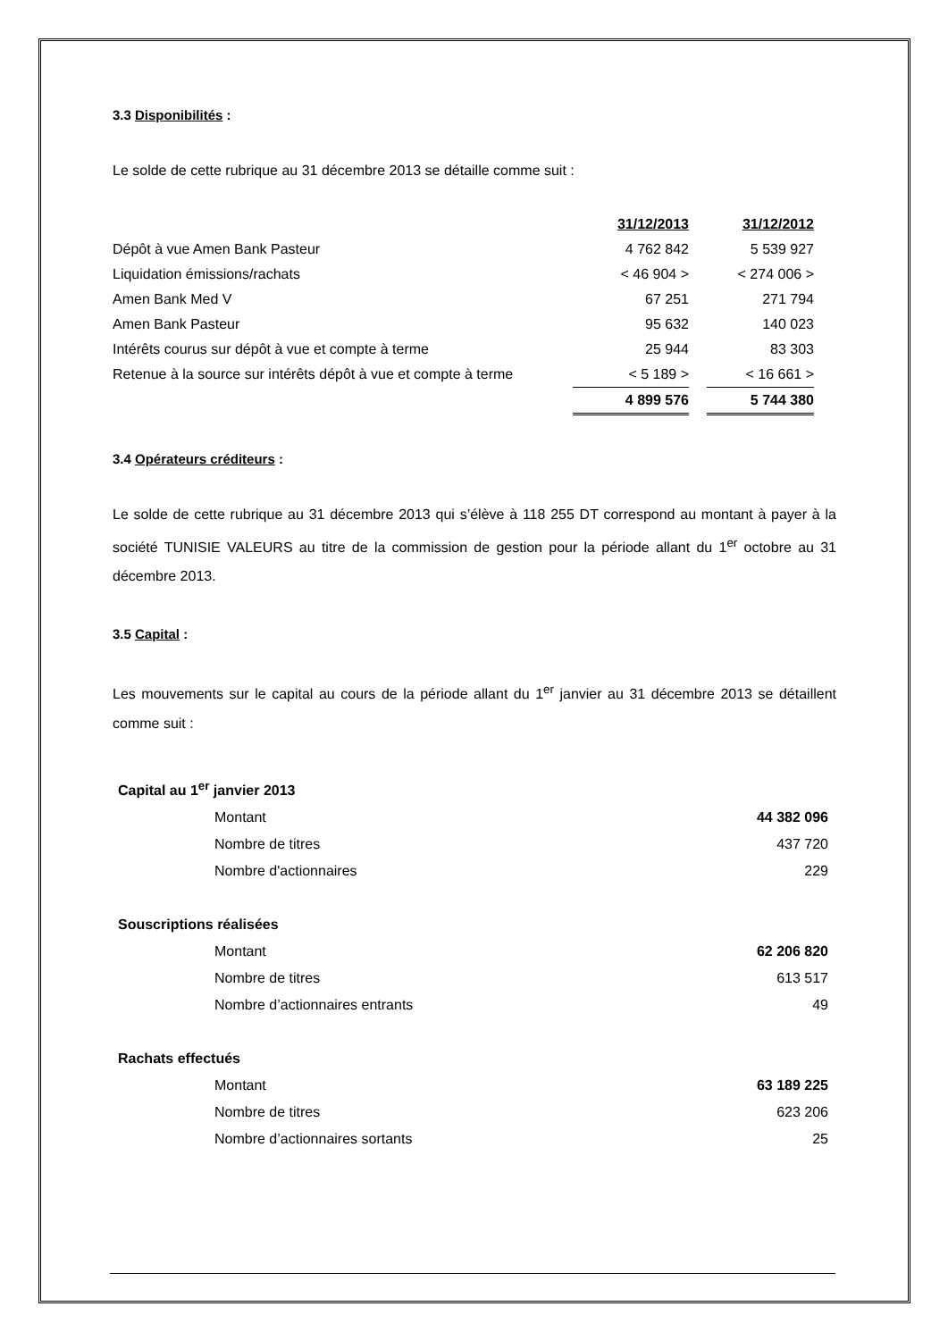3.3 Disponibilités :
Le solde de cette rubrique au 31 décembre 2013 se détaille comme suit :
| | 31/12/2013 | | 31/12/2012 | |
| Dépôt à vue Amen Bank Pasteur | 4 762 842 | | 5 539 927 | |
| Liquidation émissions/rachats | < 46 904 > | | < 274 006 > | |
| Amen Bank Med V | 67 251 | | 271 794 | |
| Amen Bank Pasteur | 95 632 | | 140 023 | |
| Intérêts courus sur dépôt à vue et compte à terme | 25 944 | | 83 303 | |
| Retenue à la source sur intérêts dépôt à vue et compte à terme | < 5 189 > | | < 16 661 > | |
| | 4 899 576 | | 5 744 380 | |
3.4 Opérateurs créditeurs :
Le solde de cette rubrique au 31 décembre 2013 qui s’élève à 118 255 DT correspond au montant à payer à la société TUNISIE VALEURS au titre de la commission de gestion pour la période allant du 1<sup>er</sup> octobre au 31 décembre 2013.
3.5 Capital :
Les mouvements sur le capital au cours de la période allant du 1<sup>er</sup> janvier au 31 décembre 2013 se détaillent comme suit :
| Capital au 1<sup>er</sup> janvier 2013 | |
| Montant | 44 382 096 |
| Nombre de titres | 437 720 |
| Nombre d'actionnaires | 229 |
| Souscriptions réalisées | |
| Montant | 62 206 820 |
| Nombre de titres | 613 517 |
| Nombre d’actionnaires entrants | 49 |
| Rachats effectués | |
| Montant | 63 189 225 |
| Nombre de titres | 623 206 |
| Nombre d’actionnaires sortants | 25 |